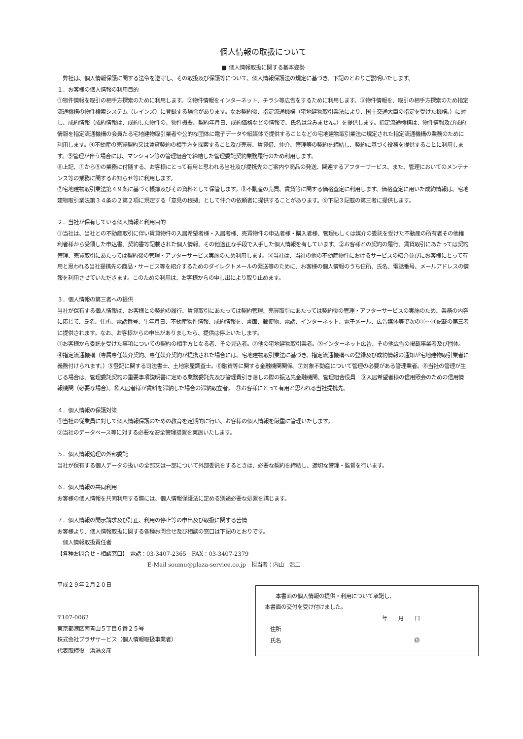個人情報の取扱について
■ 個人情報取扱に関する基本姿勢
　弊社は、個人情報保護に関する法令を遵守し、その取扱及び保護等について、個人情報保護法の規定に基づき、下記のとおりご説明いたします。
１．お客様の個人情報の利用目的
①物件情報を取引の相手方探索のために利用します。②物件情報をインターネット、チラシ等広告をするために利用します。③物件情報を、取引の相手方探索のため指定流通機構の物件検索システム（レインズ）に登録する場合があります。なお契約後、指定流通機構（宅地建物取引業法により、国土交通大臣の指定を受けた機構。）に対し、成約情報（成約情報は、成約した物件の、物件概要、契約年月日、成約価格などの情報で、氏名は含みません。）を提供します。指定流通機構は、物件情報及び成約情報を指定流通機構の会員たる宅地建物取引業者や公的な団体に電子データや紙媒体で提供することなどの宅地建物取引業法に規定された指定流通機構の業務のために利用します。④不動産の売買契約又は賃貸契約の相手方を探索すること及び売買、賃貸借、仲介、管理等の契約を締結し、契約に基づく役務を提供することに利用します。⑤管理が伴う場合には、マンション等の管理組合で締結した管理委託契約業務履行のため利用します。
⑥上記、①から⑤の業務に付随する、お客様にとって有用と思われる当社及び提携先のご案内や商品の発送、関連するアフターサービス、また、管理においてのメンテナンス等の業務に関するお知らせ等に利用します。
⑦宅地建物取引業法第４９条に基づく帳簿及びその資料として保管します。⑧不動産の売買、賃貸等に関する価格査定に利用します。価格査定に用いた成約情報は、宅地建物取引業法第３４条の２第２項に規定する「意見の根拠」として仲介の依頼者に提供することがあります。⑨下記３記載の第三者に提供します。
２．当社が保有している個人情報と利用目的
①当社は、当社との不動産取引に伴い賃貸物件の入居希望者様・入居者様、売買物件の申込者様・購入者様、管理もしくは媒介の委託を受けた不動産の所有者その他権利者様から受領した申込書、契約書等記載された個人情報、その他適正な手段で入手した個人情報を有しています。②お客様との契約の履行、賃貸取引にあたっては契約管理、売買取引にあたっては契約後の管理・アフターサービス実施のため利用します。③当社は、当社の他の不動産物件におけるサービスの紹介並びにお客様にとって有用と思われる当社提携先の商品・サービス等を紹介するためのダイレクトメールの発送等のために、お客様の個人情報のうち住所、氏名、電話番号、メールアドレスの情報を利用させていただきます。このための利用は、お客様からの申し出により取り止めます。
３．個人情報の第三者への提供
当社が保有する個人情報は、お客様との契約の履行、賃貸取引にあたっては契約管理、売買取引にあたっては契約後の管理・アフターサービスの実施のため、業務の内容に応じて、氏名、住所、電話番号、生年月日、不動産物件情報、成約情報を、書面、郵便物、電話、インターネット、電子メール、広告媒体等で次の①～⑪記載の第三者に提供されます。なお、お客様からの申出がありましたら、提供は停止いたします。
①お客様から委託を受けた事項についての契約の相手方となる者、その見込者。②他の宅地建物取引業者。③インターネット広告、その他広告の掲載事業者及び団体。④指定流通機構（専属専任媒介契約、専任媒介契約が提携された場合には、宅地建物取引業法に基づき、指定流通機構への登録及び成約情報の通知が宅地建物取引業者に義務付けられます。）⑤登記に関する司法書士、土地家屋調査士。⑥融資等に関する金融機関関係。⑦対象不動産について管理の必要がある管理業者。⑧当社の管理が生じる場合は、管理委託契約の重要事項説明書に定める業務委託先及び管理費引き落しの際の振込先金融機関、管理組合役員　⑨入居希望者様の信用照会のための信用情報機関（必要な場合）。⑩入居者様が賃料を滞納した場合の滞納取立者。　⑪お客様にとって有用と思われる当社提携先。
４．個人情報の保護対策
①当社の従業員に対して個人情報保護のための教育を定期的に行い、お客様の個人情報を厳重に管理いたします。
②当社のデータベース等に対する必要な安全管理措置を実施いたします。
５．個人情報処理の外部委託
当社が保有する個人データの扱いの全部又は一部について外部委託をするときは、必要な契約を締結し、適切な管理・監督を行います。
６．個人情報の共同利用
お客様の個人情報を共同利用する際には、個人情報保護法に定める別途必要な処置を講じます。
７．個人情報の開示請求及び訂正、利用の停止等の申出及び取扱に関する苦情
お客様より、個人情報取扱に関する各種お問合せ及び相談の窓口は下記のとおりです。
　個人情報取扱責任者
【各種お問合せ・相談窓口】　電話：03-3407-2365　FAX：03-3407-2379
E-Mail soumu@plaza-service.co.jp　担当者：内山　浩二
平成２９年２月２０日
〒107-0062
東京都港区南青山５丁目６番２５号
株式会社プラザサービス（個人情報取扱事業者）
代表取締役　浜渦文彦
　　本書面の個人情報の提供・利用について承諾し、
本書面の交付を受け付けました。
年　　月　　日
　住所
　氏名 ㊞